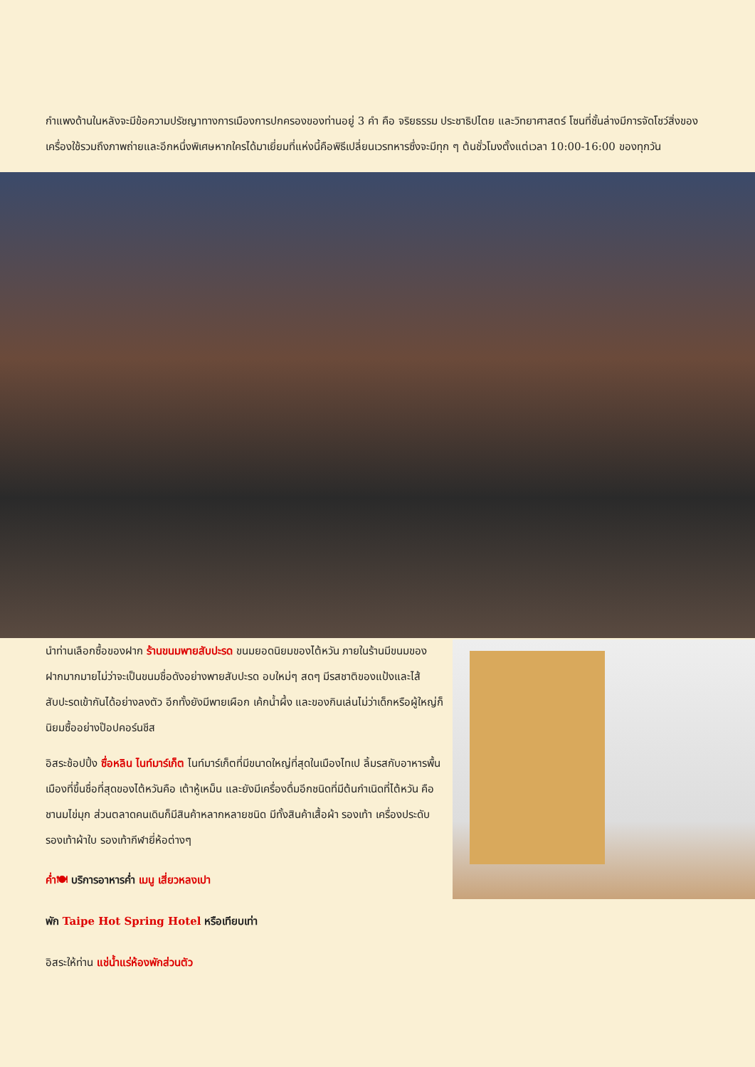กำแพงด้านในหลังจะมีข้อความปรัชญาทางการเมืองการปกครองของท่านอยู่ 3 คำ คือ จริยธรรม ประชาธิปไตย และวิทยาศาสตร์ โซนที่ชั้นล่างมีการจัดโชว์สิ่งของเครื่องใช้รวมถึงภาพถ่ายและอีกหนึ่งพิเศษหากใครได้มาเยี่ยมที่แห่งนี้คือพิธีเปลี่ยนเวรทหารซึ่งจะมีทุก ๆ ต้นชั่วโมงตั้งแต่เวลา 10:00-16:00 ของทุกวัน
นำท่านเลือกซื้อของฝาก ร้านขนมพายสับปะรด ขนมยอดนิยมของไต้หวัน ภายในร้านมีขนมของฝากมากมายไม่ว่าจะเป็นขนมชื่อดังอย่างพายสับปะรด อบใหม่ๆ สดๆ มีรสชาติของแป้งและไส้สับปะรดเข้ากันได้อย่างลงตัว อีกทั้งยังมีพายเผือก เค้กน้ำผึ้ง และของกินเล่นไม่ว่าเด็กหรือผู้ใหญ่ก็นิยมซื้ออย่างป๊อปคอร์นชีส
อิสระช้อปปิ้ง ซื่อหลิน ไนท์มาร์เก็ต ไนท์มาร์เก็ตที่มีขนาดใหญ่ที่สุดในเมืองไทเป ลิ้มรสกับอาหารพื้นเมืองที่ขึ้นชื่อที่สุดของไต้หวันคือ เต้าหู้เหม็น และยังมีเครื่องดื่มอีกชนิดที่มีต้นกำเนิดที่ไต้หวัน คือ ชานมไข่มุก ส่วนตลาดคนเดินก็มีสินค้าหลากหลายชนิด มีทั้งสินค้าเสื้อผ้า รองเท้า เครื่องประดับ รองเท้าผ้าใบ รองเท้ากีฬายี่ห้อต่างๆ
ค่ำ🍽 บริการอาหารค่ำ เมนู เสี่ยวหลงเปา
พัก Taipe Hot Spring Hotel หรือเทียบเท่า
อิสระให้ท่าน แช่น้ำแร่ห้องพักส่วนตัว